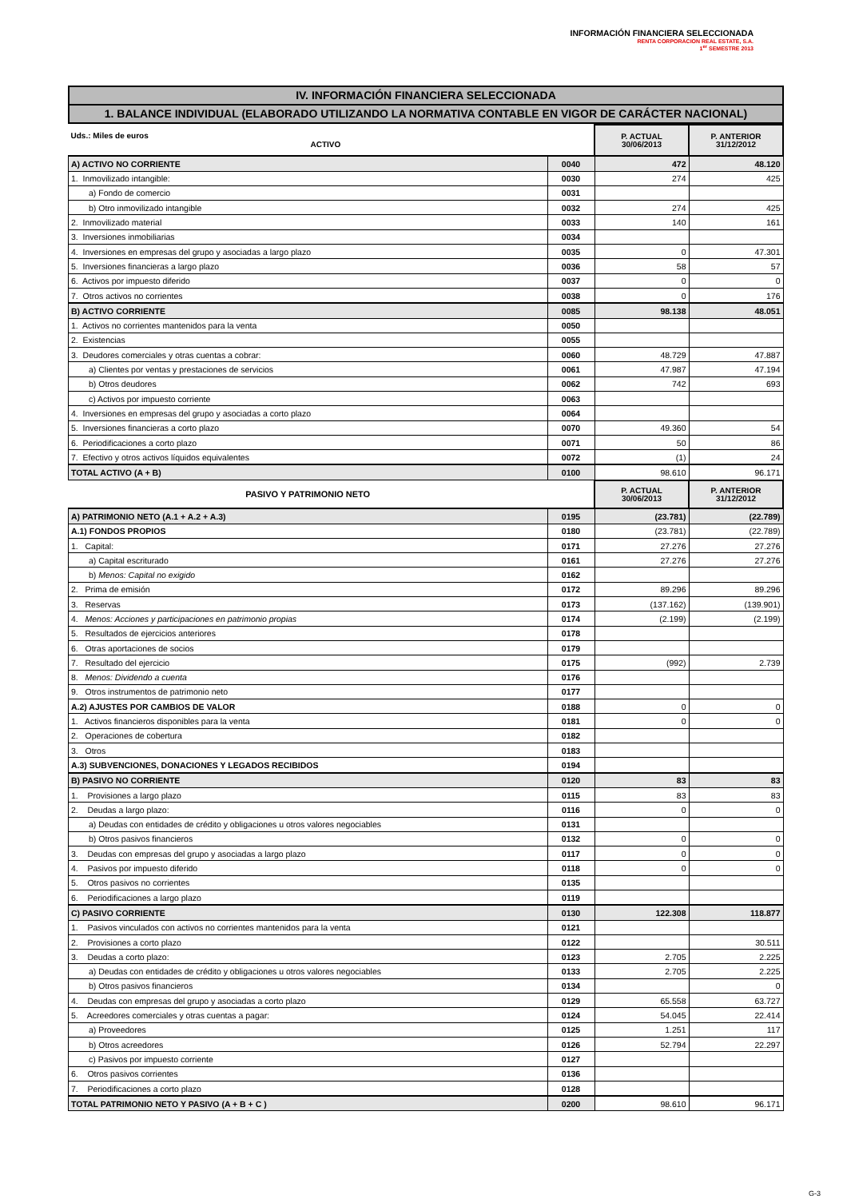INFORMACIÓN FINANCIERA SELECCIONADA
RENTA CORPORACION REAL ESTATE, S.A.
1<sup>er</sup> SEMESTRE 2013
IV. INFORMACIÓN FINANCIERA SELECCIONADA
1. BALANCE INDIVIDUAL (ELABORADO UTILIZANDO LA NORMATIVA CONTABLE EN VIGOR DE CARÁCTER NACIONAL)
| Uds.: Miles de euros ACTIVO | | P. ACTUAL 30/06/2013 | P. ANTERIOR 31/12/2012 |
| A) ACTIVO NO CORRIENTE | 0040 | 472 | 48.120 |
| 1. Inmovilizado intangible: | 0030 | 274 | 425 |
| a) Fondo de comercio | 0031 | | |
| b) Otro inmovilizado intangible | 0032 | 274 | 425 |
| 2. Inmovilizado material | 0033 | 140 | 161 |
| 3. Inversiones inmobiliarias | 0034 | | |
| 4. Inversiones en empresas del grupo y asociadas a largo plazo | 0035 | 0 | 47.301 |
| 5. Inversiones financieras a largo plazo | 0036 | 58 | 57 |
| 6. Activos por impuesto diferido | 0037 | 0 | 0 |
| 7. Otros activos no corrientes | 0038 | 0 | 176 |
| B) ACTIVO CORRIENTE | 0085 | 98.138 | 48.051 |
| 1. Activos no corrientes mantenidos para la venta | 0050 | | |
| 2. Existencias | 0055 | | |
| 3. Deudores comerciales y otras cuentas a cobrar: | 0060 | 48.729 | 47.887 |
| a) Clientes por ventas y prestaciones de servicios | 0061 | 47.987 | 47.194 |
| b) Otros deudores | 0062 | 742 | 693 |
| c) Activos por impuesto corriente | 0063 | | |
| 4. Inversiones en empresas del grupo y asociadas a corto plazo | 0064 | | |
| 5. Inversiones financieras a corto plazo | 0070 | 49.360 | 54 |
| 6. Periodificaciones a corto plazo | 0071 | 50 | 86 |
| 7. Efectivo y otros activos líquidos equivalentes | 0072 | (1) | 24 |
| TOTAL ACTIVO (A + B) | 0100 | 98.610 | 96.171 |
| PASIVO Y PATRIMONIO NETO | | P. ACTUAL 30/06/2013 | P. ANTERIOR 31/12/2012 |
| A) PATRIMONIO NETO (A.1 + A.2 + A.3) | 0195 | (23.781) | (22.789) |
| A.1) FONDOS PROPIOS | 0180 | (23.781) | (22.789) |
| 1. Capital: | 0171 | 27.276 | 27.276 |
| a) Capital escriturado | 0161 | 27.276 | 27.276 |
| b) Menos: Capital no exigido | 0162 | | |
| 2. Prima de emisión | 0172 | 89.296 | 89.296 |
| 3. Reservas | 0173 | (137.162) | (139.901) |
| 4. Menos: Acciones y participaciones en patrimonio propias | 0174 | (2.199) | (2.199) |
| 5. Resultados de ejercicios anteriores | 0178 | | |
| 6. Otras aportaciones de socios | 0179 | | |
| 7. Resultado del ejercicio | 0175 | (992) | 2.739 |
| 8. Menos: Dividendo a cuenta | 0176 | | |
| 9. Otros instrumentos de patrimonio neto | 0177 | | |
| A.2) AJUSTES POR CAMBIOS DE VALOR | 0188 | 0 | 0 |
| 1. Activos financieros disponibles para la venta | 0181 | 0 | 0 |
| 2. Operaciones de cobertura | 0182 | | |
| 3. Otros | 0183 | | |
| A.3) SUBVENCIONES, DONACIONES Y LEGADOS RECIBIDOS | 0194 | | |
| B) PASIVO NO CORRIENTE | 0120 | 83 | 83 |
| 1. Provisiones a largo plazo | 0115 | 83 | 83 |
| 2. Deudas a largo plazo: | 0116 | 0 | 0 |
| a) Deudas con entidades de crédito y obligaciones u otros valores negociables | 0131 | | |
| b) Otros pasivos financieros | 0132 | 0 | 0 |
| 3. Deudas con empresas del grupo y asociadas a largo plazo | 0117 | 0 | 0 |
| 4. Pasivos por impuesto diferido | 0118 | 0 | 0 |
| 5. Otros pasivos no corrientes | 0135 | | |
| 6. Periodificaciones a largo plazo | 0119 | | |
| C) PASIVO CORRIENTE | 0130 | 122.308 | 118.877 |
| 1. Pasivos vinculados con activos no corrientes mantenidos para la venta | 0121 | | |
| 2. Provisiones a corto plazo | 0122 | | 30.511 |
| 3. Deudas a corto plazo: | 0123 | 2.705 | 2.225 |
| a) Deudas con entidades de crédito y obligaciones u otros valores negociables | 0133 | 2.705 | 2.225 |
| b) Otros pasivos financieros | 0134 | | 0 |
| 4. Deudas con empresas del grupo y asociadas a corto plazo | 0129 | 65.558 | 63.727 |
| 5. Acreedores comerciales y otras cuentas a pagar: | 0124 | 54.045 | 22.414 |
| a) Proveedores | 0125 | 1.251 | 117 |
| b) Otros acreedores | 0126 | 52.794 | 22.297 |
| c) Pasivos por impuesto corriente | 0127 | | |
| 6. Otros pasivos corrientes | 0136 | | |
| 7. Periodificaciones a corto plazo | 0128 | | |
| TOTAL PATRIMONIO NETO Y PASIVO (A + B + C ) | 0200 | 98.610 | 96.171 |
G-3